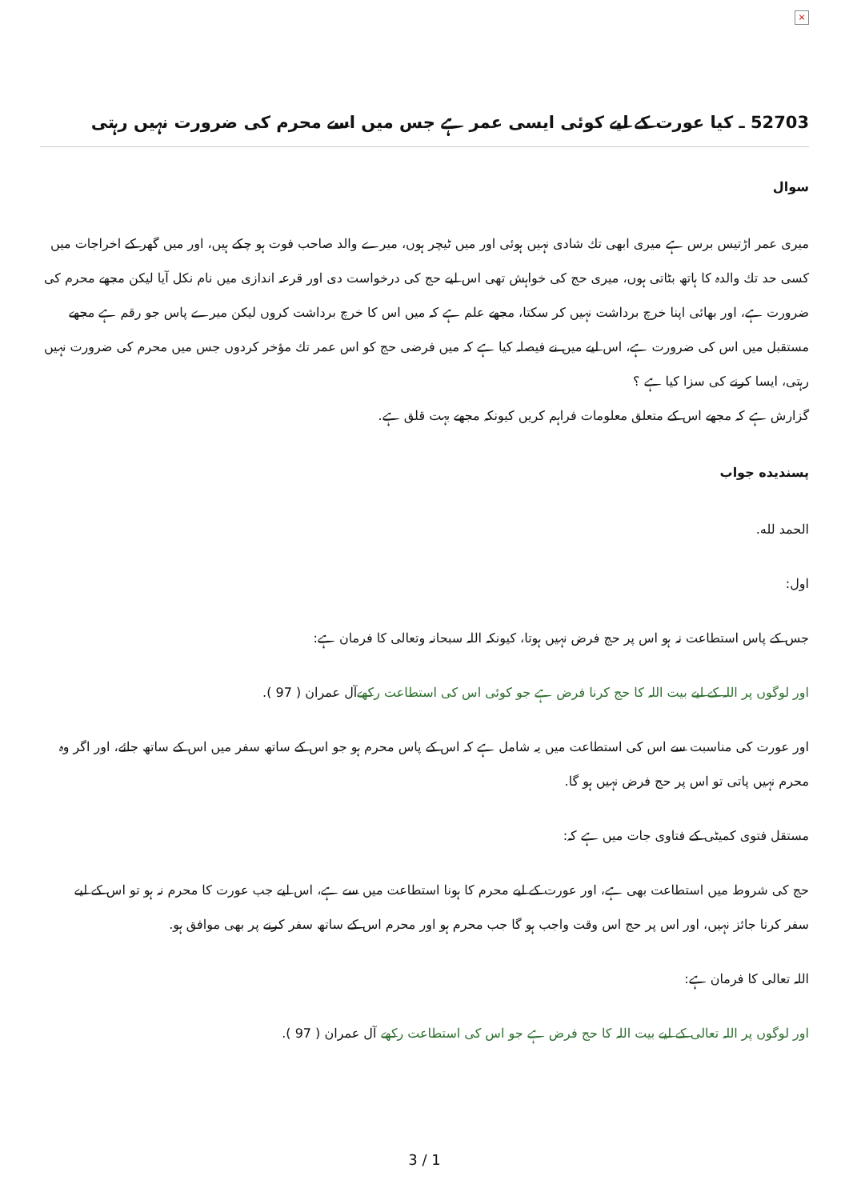×
52703 ـ كيا عورت كے ليے كوئى ايسى عمر ہے جس ميں اسے محرم كى ضرورت نہيں رہتى
سوال
ميرى عمر اڑتيس برس ہے ميرى ابھى تك شادى نہيں ہوئى اور ميں ٹيچر ہوں، ميرے والد صاحب فوت ہو چكے ہيں، اور ميں گھر كے اخراجات ميں كسى حد تك والدہ كا ہاتھ بٹاتى ہوں، ميرى حج كى خواہش تھى اس ليے حج كى درخواست دى اور قرعہ اندازى ميں نام نكل آيا ليكن مجھے محرم كى ضرورت ہے، اور بھائى اپنا خرچ برداشت نہيں كر سكتا، مجھے علم ہے كہ ميں اس كا خرچ برداشت كروں ليكن ميرے پاس جو رقم ہے مجھے مستقبل ميں اس كى ضرورت ہے، اس ليے ميں نے فيصلہ كيا ہے كہ ميں فرضى حج كو اس عمر تك مؤخر كردوں جس ميں محرم كى ضرورت نہيں رہتى، ايسا كرنے كى سزا كيا ہے ؟
گزارش ہے كہ مجھے اس كے متعلق معلومات فراہم كريں كيونكہ مجھے بہت قلق ہے.
پسنديده جواب
الحمد لله.
اول:
جس كے پاس استطاعت نہ ہو اس پر حج فرض نہيں ہوتا، كيونكہ اللہ سبحانہ وتعالى كا فرمان ہے:
اور لوگوں پر اللہ كے ليے بيت اللہ كا حج كرنا فرض ہے جو كوئى اس كى استطاعت ركھےآل عمران ( 97 ).
اور عورت كى مناسبت سے اس كى استطاعت ميں يہ شامل ہے كہ اس كے پاس محرم ہو جو اس كے ساتھ سفر ميں اس كے ساتھ جائے، اور اگر وہ محرم نہيں پاتى تو اس پر حج فرض نہيں ہو گا.
مستقل فتوى كميٹى كے فتاوى جات ميں ہے كہ:
حج كى شروط ميں استطاعت بھى ہے، اور عورت كے ليے محرم كا ہونا استطاعت ميں سے ہے، اس ليے جب عورت كا محرم نہ ہو تو اس كے ليے سفر كرنا جائز نہيں، اور اس پر حج اس وقت واجب ہو گا جب محرم ہو اور محرم اس كے ساتھ سفر كرنے پر بھى موافق ہو.
اللہ تعالى كا فرمان ہے:
اور لوگوں پر اللہ تعالى كے ليے بيت اللہ كا حج فرض ہے جو اس كى استطاعت ركھے آل عمران ( 97 ).
3 / 1